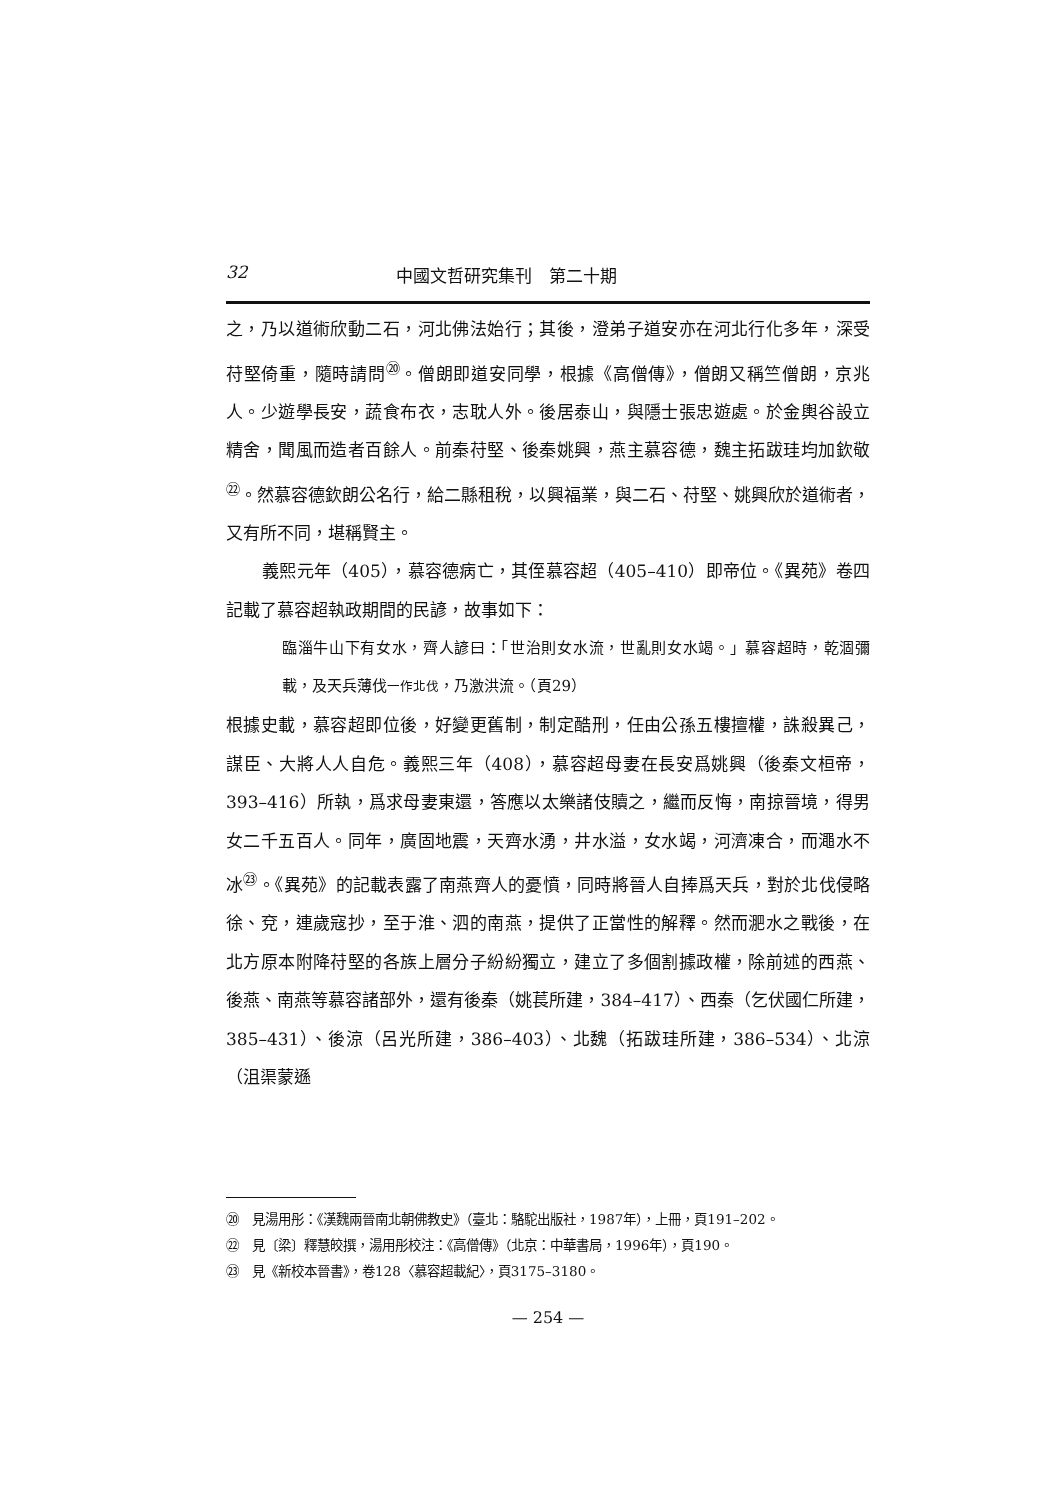32 中國文哲研究集刊　第二十期
之，乃以道術欣動二石，河北佛法始行；其後，澄弟子道安亦在河北行化多年，深受苻堅倚重，隨時請問<sup>⑳</sup>。僧朗即道安同學，根據《高僧傳》，僧朗又稱竺僧朗，京兆人。少遊學長安，蔬食布衣，志耽人外。後居泰山，與隱士張忠遊處。於金輿谷設立精舍，聞風而造者百餘人。前秦苻堅、後秦姚興，燕主慕容德，魏主拓跋珪均加欽敬<sup>㉒</sup>。然慕容德欽朗公名行，給二縣租稅，以興福業，與二石、苻堅、姚興欣於道術者，又有所不同，堪稱賢主。
義熙元年（405），慕容德病亡，其侄慕容超（405–410）即帝位。《異苑》卷四記載了慕容超執政期間的民諺，故事如下：
臨淄牛山下有女水，齊人諺曰：「世治則女水流，世亂則女水竭。」慕容超時，乾涸彌載，及天兵薄伐一作北伐，乃激洪流。（頁29）
根據史載，慕容超即位後，好變更舊制，制定酷刑，任由公孫五樓擅權，誅殺異己，謀臣、大將人人自危。義熙三年（408），慕容超母妻在長安爲姚興（後秦文桓帝，393–416）所執，爲求母妻東還，答應以太樂諸伎贖之，繼而反悔，南掠晉境，得男女二千五百人。同年，廣固地震，天齊水湧，井水溢，女水竭，河濟凍合，而澠水不冰<sup>㉓</sup>。《異苑》的記載表露了南燕齊人的憂憤，同時將晉人自捧爲天兵，對於北伐侵略徐、兗，連歲寇抄，至于淮、泗的南燕，提供了正當性的解釋。然而淝水之戰後，在北方原本附降苻堅的各族上層分子紛紛獨立，建立了多個割據政權，除前述的西燕、後燕、南燕等慕容諸部外，還有後秦（姚萇所建，384–417）、西秦（乞伏國仁所建，385–431）、後涼（呂光所建，386–403）、北魏（拓跋珪所建，386–534）、北涼（沮渠蒙遜
⑳　見湯用彤：《漢魏兩晉南北朝佛教史》（臺北：駱駝出版社，1987年），上冊，頁191–202。
㉒　見〔梁〕釋慧皎撰，湯用彤校注：《高僧傳》（北京：中華書局，1996年），頁190。
㉓　見《新校本晉書》，卷128〈慕容超載紀〉，頁3175–3180。
— 254 —